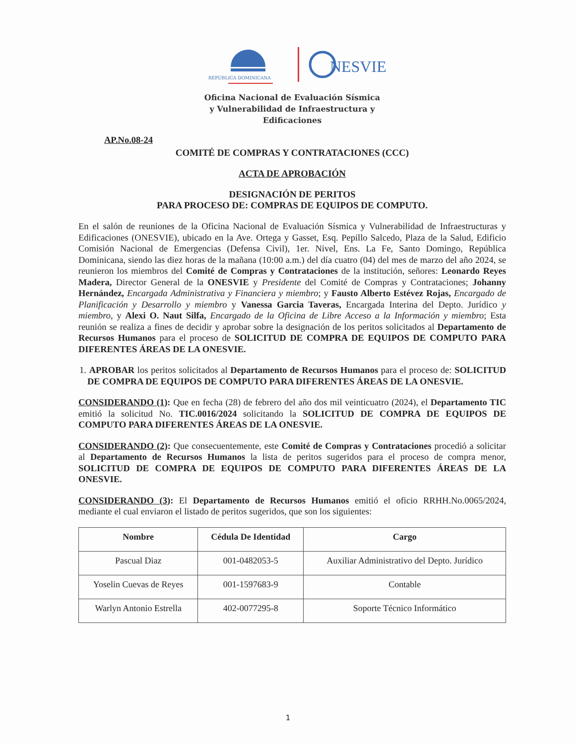REPÚBLICA DOMINICANA
NESVIE
Oficina Nacional de Evaluación Sísmica
y Vulnerabilidad de Infraestructura y
Edificaciones
AP.No.08-24
COMITÉ DE COMPRAS Y CONTRATACIONES (CCC)
ACTA DE APROBACIÓN
DESIGNACIÓN DE PERITOS
PARA PROCESO DE: COMPRAS DE EQUIPOS DE COMPUTO.
En el salón de reuniones de la Oficina Nacional de Evaluación Sísmica y Vulnerabilidad de Infraestructuras y Edificaciones (ONESVIE), ubicado en la Ave. Ortega y Gasset, Esq. Pepillo Salcedo, Plaza de la Salud, Edificio Comisión Nacional de Emergencias (Defensa Civil), 1er. Nivel, Ens. La Fe, Santo Domingo, República Dominicana, siendo las diez horas de la mañana (10:00 a.m.) del día cuatro (04) del mes de marzo del año 2024, se reunieron los miembros del Comité de Compras y Contrataciones de la institución, señores: Leonardo Reyes Madera, Director General de la ONESVIE y Presidente del Comité de Compras y Contrataciones; Johanny Hernández, Encargada Administrativa y Financiera y miembro; y Fausto Alberto Estévez Rojas, Encargado de Planificación y Desarrollo y miembro y Vanessa Garcia Taveras, Encargada Interina del Depto. Jurídico y miembro, y Alexi O. Naut Silfa, Encargado de la Oficina de Libre Acceso a la Información y miembro; Esta reunión se realiza a fines de decidir y aprobar sobre la designación de los peritos solicitados al Departamento de Recursos Humanos para el proceso de SOLICITUD DE COMPRA DE EQUIPOS DE COMPUTO PARA DIFERENTES ÁREAS DE LA ONESVIE.
1. APROBAR los peritos solicitados al Departamento de Recursos Humanos para el proceso de: SOLICITUD DE COMPRA DE EQUIPOS DE COMPUTO PARA DIFERENTES ÁREAS DE LA ONESVIE.
CONSIDERANDO (1): Que en fecha (28) de febrero del año dos mil veinticuatro (2024), el Departamento TIC emitió la solicitud No. TIC.0016/2024 solicitando la SOLICITUD DE COMPRA DE EQUIPOS DE COMPUTO PARA DIFERENTES ÁREAS DE LA ONESVIE.
CONSIDERANDO (2): Que consecuentemente, este Comité de Compras y Contrataciones procedió a solicitar al Departamento de Recursos Humanos la lista de peritos sugeridos para el proceso de compra menor, SOLICITUD DE COMPRA DE EQUIPOS DE COMPUTO PARA DIFERENTES ÁREAS DE LA ONESVIE.
CONSIDERANDO (3): El Departamento de Recursos Humanos emitió el oficio RRHH.No.0065/2024, mediante el cual enviaron el listado de peritos sugeridos, que son los siguientes:
| Nombre | Cédula De Identidad | Cargo |
| --- | --- | --- |
| Pascual Diaz | 001-0482053-5 | Auxiliar Administrativo del Depto. Jurídico |
| Yoselin Cuevas de Reyes | 001-1597683-9 | Contable |
| Warlyn Antonio Estrella | 402-0077295-8 | Soporte Técnico Informático |
1